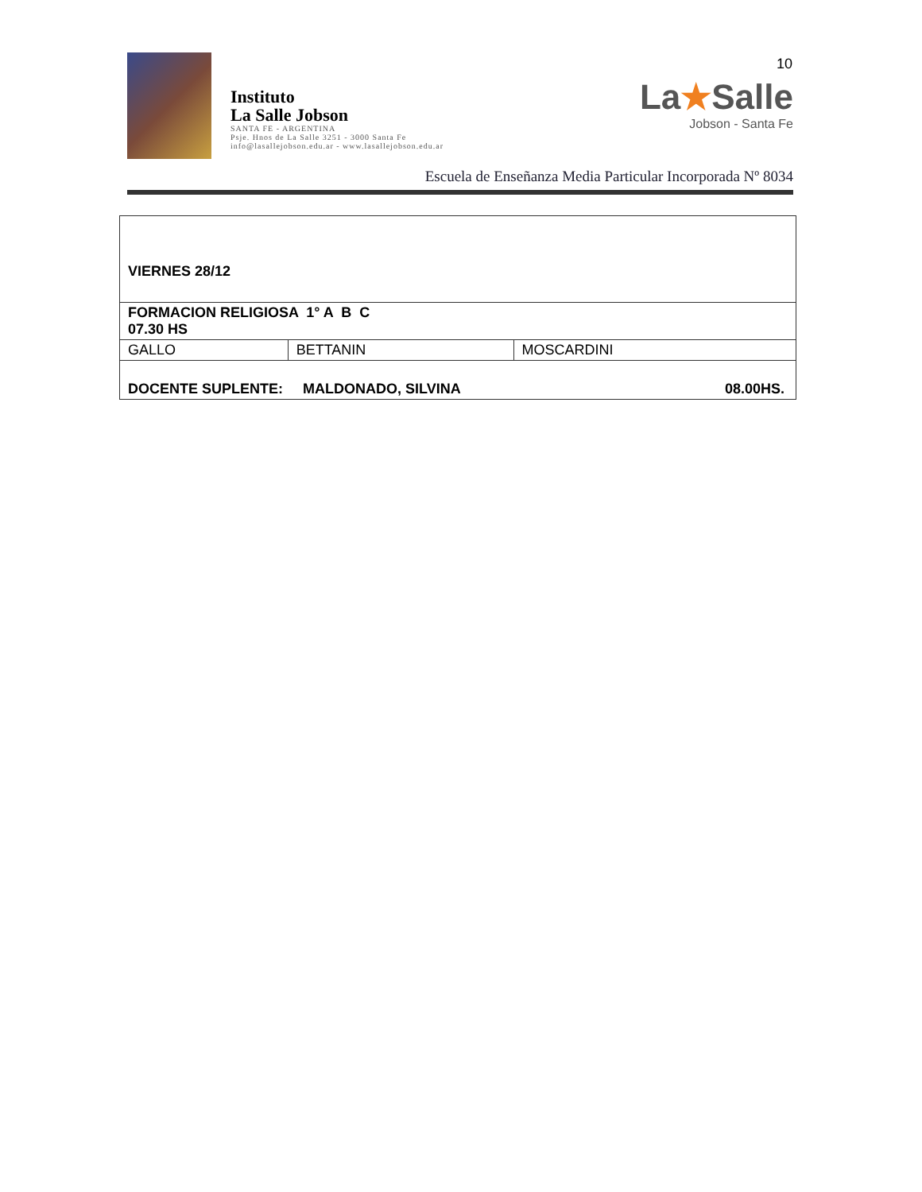10
Instituto
La Salle Jobson
SANTA FE - ARGENTINA
Psje. Hnos de La Salle 3251 - 3000 Santa Fe
info@lasallejobson.edu.ar - www.lasallejobson.edu.ar
La★Salle
Jobson - Santa Fe
Escuela de Enseñanza Media Particular Incorporada Nº 8034
| VIERNES 28/12 | | |
| FORMACION RELIGIOSA 1° A B C 07.30 HS | | |
| GALLO | BETTANIN | MOSCARDINI |
| DOCENTE SUPLENTE: MALDONADO, SILVINA 08.00HS. | | |